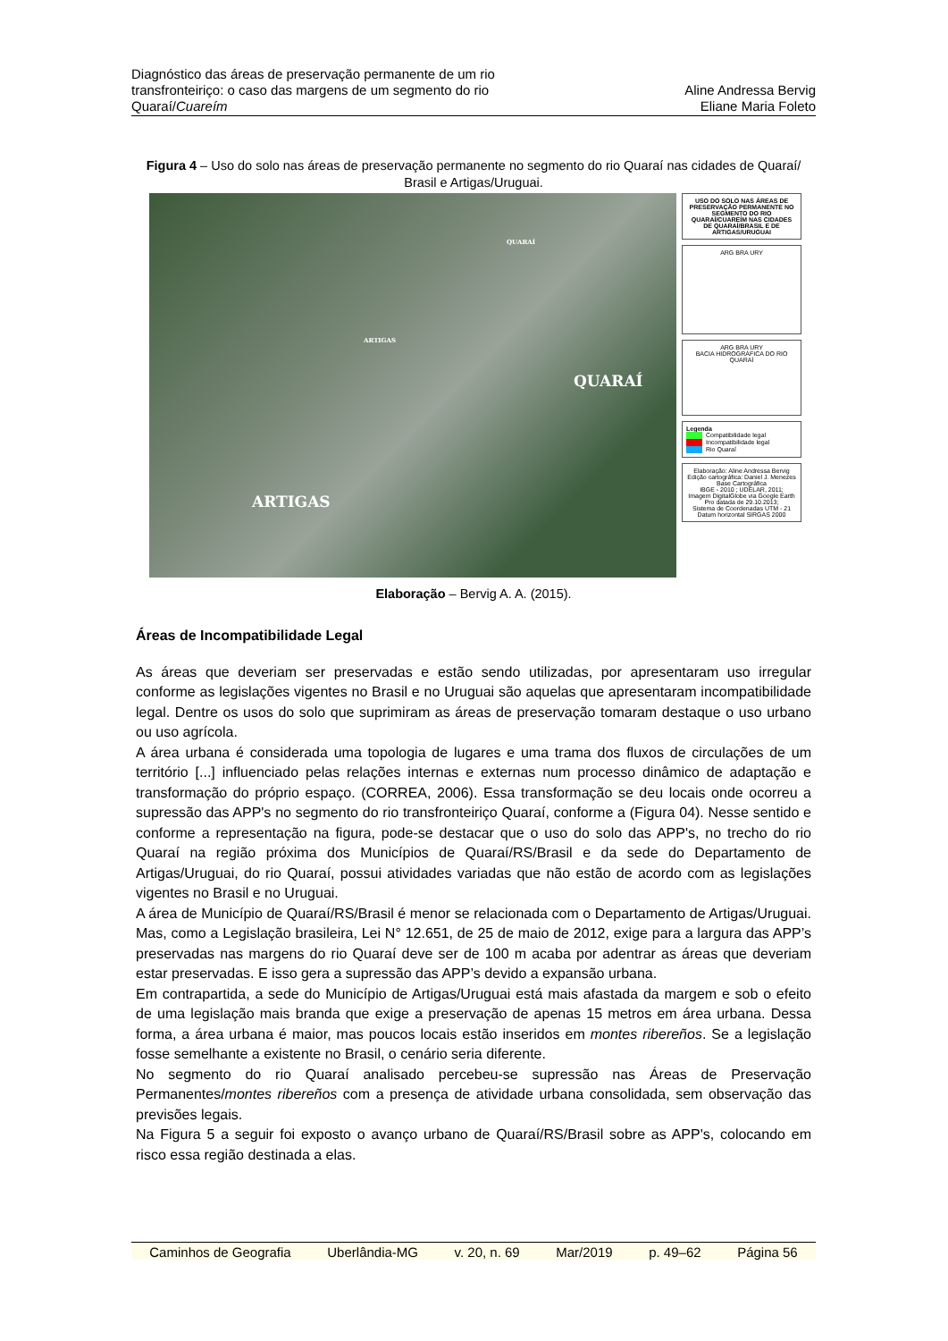Diagnóstico das áreas de preservação permanente de um rio
transfronteiriço: o caso das margens de um segmento do rio
Quaraí/Cuareím
Aline Andressa Bervig
Eliane Maria Foleto
Figura 4 – Uso do solo nas áreas de preservação permanente no segmento do rio Quaraí nas cidades de Quaraí/ Brasil e Artigas/Uruguai.
QUARAÍ
ARTIGAS
ARTIGAS
QUARAÍ
USO DO SOLO NAS ÁREAS DE PRESERVAÇÃO PERMANENTE NO SEGMENTO DO RIO QUARAÍ/CUAREÍM NAS CIDADES DE QUARAÍ/BRASIL E DE ARTIGAS/URUGUAI
ARG BRA URY
ARG BRA URY
BACIA HIDROGRÁFICA DO RIO QUARAÍ
Legenda
Compatibilidade legal
Incompatibilidade legal
Rio Quaraí
Elaboração: Aline Andressa Bervig
Edição cartográfica: Daniel J. Menezes
Base Cartográfica
IBGE - 2010 ; UDELAR, 2011;
Imagem DigitalGlobe via Google Earth Pro datada de 29.10.2013;
Sistema de Coordenadas UTM - 21
Datum horizontal SIRGAS 2000
Elaboração – Bervig A. A. (2015).
Áreas de Incompatibilidade Legal
As áreas que deveriam ser preservadas e estão sendo utilizadas, por apresentaram uso irregular conforme as legislações vigentes no Brasil e no Uruguai são aquelas que apresentaram incompatibilidade legal. Dentre os usos do solo que suprimiram as áreas de preservação tomaram destaque o uso urbano ou uso agrícola.
A área urbana é considerada uma topologia de lugares e uma trama dos fluxos de circulações de um território [...] influenciado pelas relações internas e externas num processo dinâmico de adaptação e transformação do próprio espaço. (CORREA, 2006). Essa transformação se deu locais onde ocorreu a supressão das APP's no segmento do rio transfronteiriço Quaraí, conforme a (Figura 04). Nesse sentido e conforme a representação na figura, pode-se destacar que o uso do solo das APP's, no trecho do rio Quaraí na região próxima dos Municípios de Quaraí/RS/Brasil e da sede do Departamento de Artigas/Uruguai, do rio Quaraí, possui atividades variadas que não estão de acordo com as legislações vigentes no Brasil e no Uruguai.
A área de Município de Quaraí/RS/Brasil é menor se relacionada com o Departamento de Artigas/Uruguai. Mas, como a Legislação brasileira, Lei N° 12.651, de 25 de maio de 2012, exige para a largura das APP’s preservadas nas margens do rio Quaraí deve ser de 100 m acaba por adentrar as áreas que deveriam estar preservadas. E isso gera a supressão das APP’s devido a expansão urbana.
Em contrapartida, a sede do Município de Artigas/Uruguai está mais afastada da margem e sob o efeito de uma legislação mais branda que exige a preservação de apenas 15 metros em área urbana. Dessa forma, a área urbana é maior, mas poucos locais estão inseridos em montes ribereños. Se a legislação fosse semelhante a existente no Brasil, o cenário seria diferente.
No segmento do rio Quaraí analisado percebeu-se supressão nas Áreas de Preservação Permanentes/montes ribereños com a presença de atividade urbana consolidada, sem observação das previsões legais.
Na Figura 5 a seguir foi exposto o avanço urbano de Quaraí/RS/Brasil sobre as APP's, colocando em risco essa região destinada a elas.
Caminhos de Geografia Uberlândia-MG v. 20, n. 69 Mar/2019 p. 49–62 Página 56